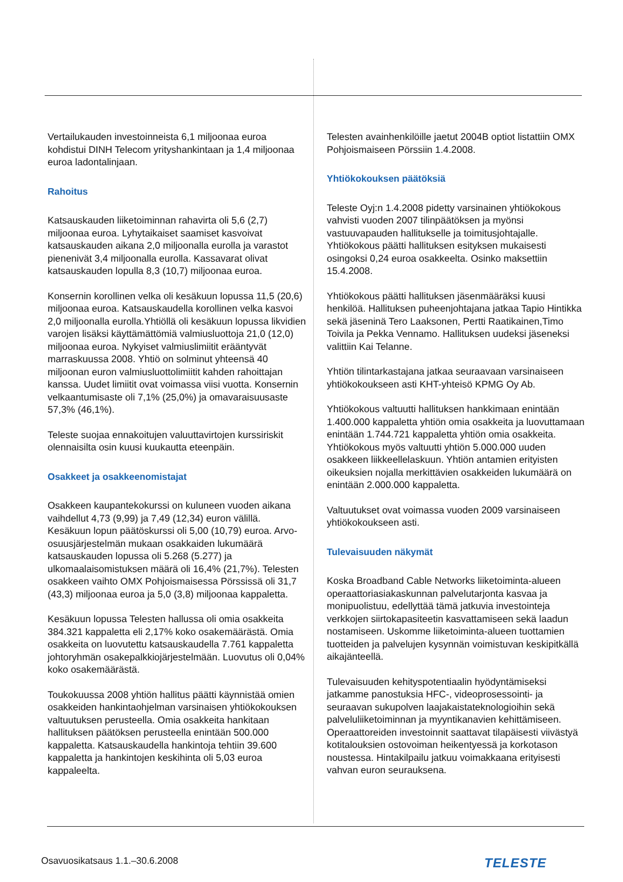Vertailukauden investoinneista 6,1 miljoonaa euroa kohdistui DINH Telecom yrityshankintaan ja 1,4 miljoonaa euroa ladontalinjaan.
Rahoitus
Katsauskauden liiketoiminnan rahavirta oli 5,6 (2,7) miljoonaa euroa. Lyhytaikaiset saamiset kasvoivat katsauskauden aikana 2,0 miljoonalla eurolla ja varastot pienenivät 3,4 miljoonalla eurolla. Kassavarat olivat katsauskauden lopulla 8,3 (10,7) miljoonaa euroa.
Konsernin korollinen velka oli kesäkuun lopussa 11,5 (20,6) miljoonaa euroa. Katsauskaudella korollinen velka kasvoi 2,0 miljoonalla eurolla.Yhtiöllä oli kesäkuun lopussa likvidien varojen lisäksi käyttämättömiä valmiusluottoja 21,0 (12,0) miljoonaa euroa. Nykyiset valmiuslimiitit erääntyvät marraskuussa 2008. Yhtiö on solminut yhteensä 40 miljoonan euron valmiusluottolimiitit kahden rahoittajan kanssa. Uudet limiitit ovat voimassa viisi vuotta. Konsernin velkaantumisaste oli 7,1% (25,0%) ja omavaraisuusaste 57,3% (46,1%).
Teleste suojaa ennakoitujen valuuttavirtojen kurssiriskit olennaisilta osin kuusi kuukautta eteenpäin.
Osakkeet ja osakkeenomistajat
Osakkeen kaupantekokurssi on kuluneen vuoden aikana vaihdellut 4,73 (9,99) ja 7,49 (12,34) euron välillä. Kesäkuun lopun päätöskurssi oli 5,00 (10,79) euroa. Arvo-osuusjärjestelmän mukaan osakkaiden lukumäärä katsauskauden lopussa oli 5.268 (5.277) ja ulkomaalaisomistuksen määrä oli 16,4% (21,7%). Telesten osakkeen vaihto OMX Pohjoismaisessa Pörssissä oli 31,7 (43,3) miljoonaa euroa ja 5,0 (3,8) miljoonaa kappaletta.
Kesäkuun lopussa Telesten hallussa oli omia osakkeita 384.321 kappaletta eli 2,17% koko osakemäärästä. Omia osakkeita on luovutettu katsauskaudella 7.761 kappaletta johtoryhmän osakepalkkiojärjestelmään. Luovutus oli 0,04% koko osakemäärästä.
Toukokuussa 2008 yhtiön hallitus päätti käynnistää omien osakkeiden hankintaohjelman varsinaisen yhtiökokouksen valtuutuksen perusteella. Omia osakkeita hankitaan hallituksen päätöksen perusteella enintään 500.000 kappaletta. Katsauskaudella hankintoja tehtiin 39.600 kappaletta ja hankintojen keskihinta oli 5,03 euroa kappaleelta.
Telesten avainhenkilöille jaetut 2004B optiot listattiin OMX Pohjoismaiseen Pörssiin 1.4.2008.
Yhtiökokouksen päätöksiä
Teleste Oyj:n 1.4.2008 pidetty varsinainen yhtiökokous vahvisti vuoden 2007 tilinpäätöksen ja myönsi vastuuvapauden hallitukselle ja toimitusjohtajalle. Yhtiökokous päätti hallituksen esityksen mukaisesti osingoksi 0,24 euroa osakkeelta. Osinko maksettiin 15.4.2008.
Yhtiökokous päätti hallituksen jäsenmääräksi kuusi henkilöä. Hallituksen puheenjohtajana jatkaa Tapio Hintikka sekä jäseninä Tero Laaksonen, Pertti Raatikainen,Timo Toivila ja Pekka Vennamo. Hallituksen uudeksi jäseneksi valittiin Kai Telanne.
Yhtiön tilintarkastajana jatkaa seuraavaan varsinaiseen yhtiökokoukseen asti KHT-yhteisö KPMG Oy Ab.
Yhtiökokous valtuutti hallituksen hankkimaan enintään 1.400.000 kappaletta yhtiön omia osakkeita ja luovuttamaan enintään 1.744.721 kappaletta yhtiön omia osakkeita. Yhtiökokous myös valtuutti yhtiön 5.000.000 uuden osakkeen liikkeellelaskuun. Yhtiön antamien erityisten oikeuksien nojalla merkittävien osakkeiden lukumäärä on enintään 2.000.000 kappaletta.
Valtuutukset ovat voimassa vuoden 2009 varsinaiseen yhtiökokoukseen asti.
Tulevaisuuden näkymät
Koska Broadband Cable Networks liiketoiminta-alueen operaattoriasiakaskunnan palvelutarjonta kasvaa ja monipuolistuu, edellyttää tämä jatkuvia investointeja verkkojen siirtokapasiteetin kasvattamiseen sekä laadun nostamiseen. Uskomme liiketoiminta-alueen tuottamien tuotteiden ja palvelujen kysynnän voimistuvan keskipitkällä aikajänteellä.
Tulevaisuuden kehityspotentiaalin hyödyntämiseksi jatkamme panostuksia HFC-, videoprosessointi- ja seuraavan sukupolven laajakaistateknologioihin sekä palveluliiketoiminnan ja myyntikanavien kehittämiseen. Operaattoreiden investoinnit saattavat tilapäisesti viivästyä kotitalouksien ostovoiman heikentyessä ja korkotason noustessa. Hintakilpailu jatkuu voimakkaana erityisesti vahvan euron seurauksena.
Osavuosikatsaus 1.1.–30.6.2008 TELESTE